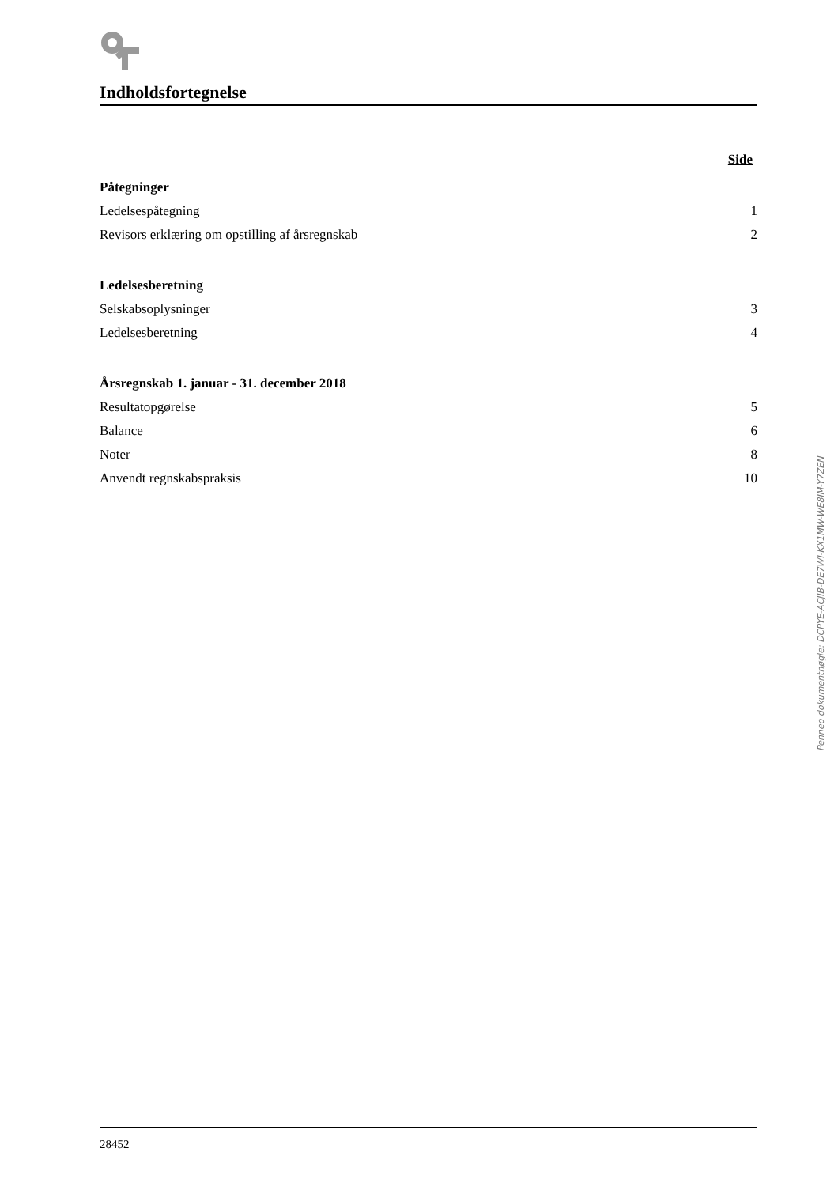Indholdsfortegnelse
Side
Påtegninger
Ledelsespåtegning 1
Revisors erklæring om opstilling af årsregnskab 2
Ledelsesberetning
Selskabsoplysninger 3
Ledelsesberetning 4
Årsregnskab 1. januar - 31. december 2018
Resultatopgørelse 5
Balance 6
Noter 8
Anvendt regnskabspraksis 10
28452
Penneo dokumentnøgle: DCPYE-ACJIB-DE7WI-KX1MW-WE8IM-Y7ZEN